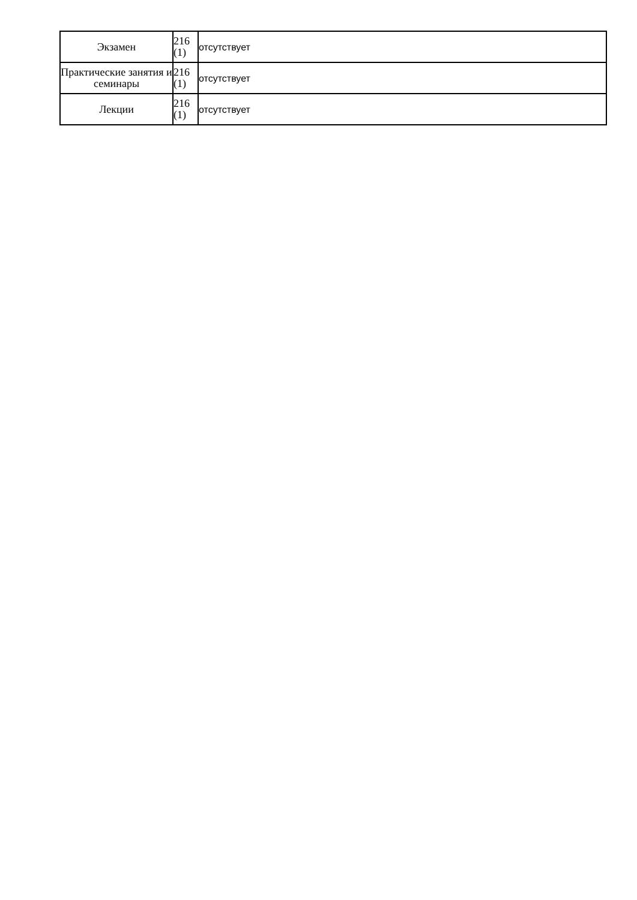| Экзамен | 216 (1) | отсутствует |
| Практические занятия и семинары | 216 (1) | отсутствует |
| Лекции | 216 (1) | отсутствует |